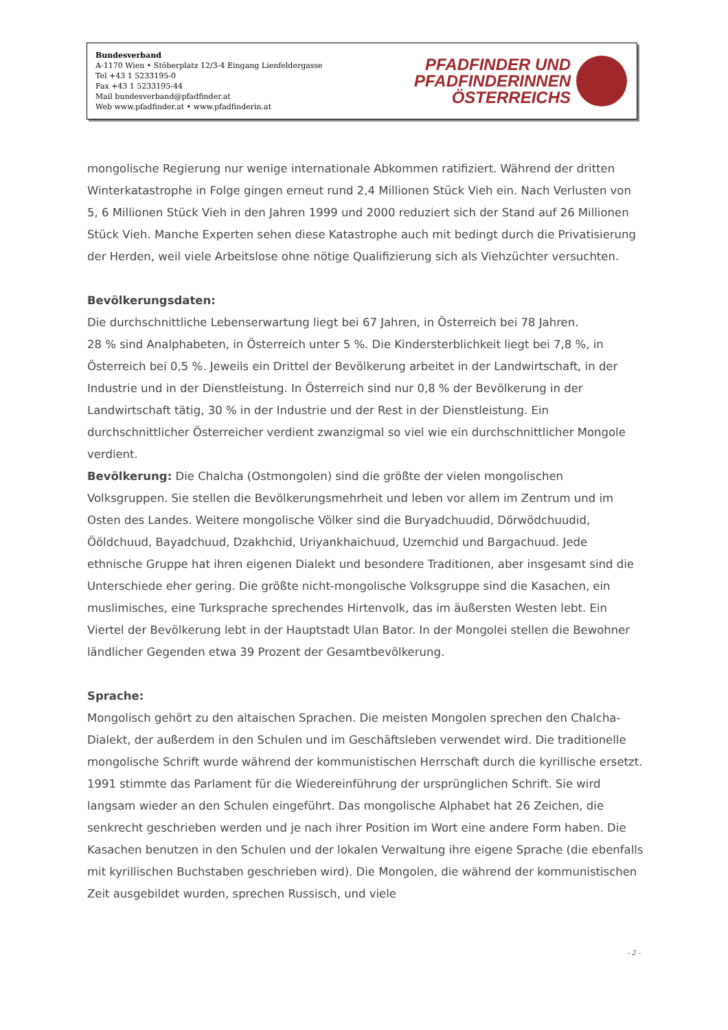Bundesverband
A-1170 Wien • Stöberplatz 12/3-4 Eingang Lienfeldergasse
Tel +43 1 5233195-0
Fax +43 1 5233195-44
Mail bundesverband@pfadfinder.at
Web www.pfadfinder.at • www.pfadfinderin.at
PFADFINDER UND
PFADFINDERINNEN
ÖSTERREICHS
mongolische Regierung nur wenige internationale Abkommen ratifiziert. Während der dritten Winterkatastrophe in Folge gingen erneut rund 2,4 Millionen Stück Vieh ein. Nach Verlusten von 5, 6 Millionen Stück Vieh in den Jahren 1999 und 2000 reduziert sich der Stand auf 26 Millionen Stück Vieh. Manche Experten sehen diese Katastrophe auch mit bedingt durch die Privatisierung der Herden, weil viele Arbeitslose ohne nötige Qualifizierung sich als Viehzüchter versuchten.
Bevölkerungsdaten:
Die durchschnittliche Lebenserwartung liegt bei 67 Jahren, in Österreich bei 78 Jahren.
28 % sind Analphabeten, in Österreich unter 5 %. Die Kindersterblichkeit liegt bei 7,8 %, in Österreich bei 0,5 %. Jeweils ein Drittel der Bevölkerung arbeitet in der Landwirtschaft, in der Industrie und in der Dienstleistung. In Österreich sind nur 0,8 % der Bevölkerung in der Landwirtschaft tätig, 30 % in der Industrie und der Rest in der Dienstleistung. Ein durchschnittlicher Österreicher verdient zwanzigmal so viel wie ein durchschnittlicher Mongole verdient.
Bevölkerung: Die Chalcha (Ostmongolen) sind die größte der vielen mongolischen Volksgruppen. Sie stellen die Bevölkerungsmehrheit und leben vor allem im Zentrum und im Osten des Landes. Weitere mongolische Völker sind die Buryadchuudid, Dörwödchuudid, Ööldchuud, Bayadchuud, Dzakhchid, Uriyankhaichuud, Uzemchid und Bargachuud. Jede ethnische Gruppe hat ihren eigenen Dialekt und besondere Traditionen, aber insgesamt sind die Unterschiede eher gering. Die größte nicht-mongolische Volksgruppe sind die Kasachen, ein muslimisches, eine Turksprache sprechendes Hirtenvolk, das im äußersten Westen lebt. Ein Viertel der Bevölkerung lebt in der Hauptstadt Ulan Bator. In der Mongolei stellen die Bewohner ländlicher Gegenden etwa 39 Prozent der Gesamtbevölkerung.
Sprache:
Mongolisch gehört zu den altaischen Sprachen. Die meisten Mongolen sprechen den Chalcha-Dialekt, der außerdem in den Schulen und im Geschäftsleben verwendet wird. Die traditionelle mongolische Schrift wurde während der kommunistischen Herrschaft durch die kyrillische ersetzt. 1991 stimmte das Parlament für die Wiedereinführung der ursprünglichen Schrift. Sie wird langsam wieder an den Schulen eingeführt. Das mongolische Alphabet hat 26 Zeichen, die senkrecht geschrieben werden und je nach ihrer Position im Wort eine andere Form haben. Die Kasachen benutzen in den Schulen und der lokalen Verwaltung ihre eigene Sprache (die ebenfalls mit kyrillischen Buchstaben geschrieben wird). Die Mongolen, die während der kommunistischen Zeit ausgebildet wurden, sprechen Russisch, und viele
- 2 -